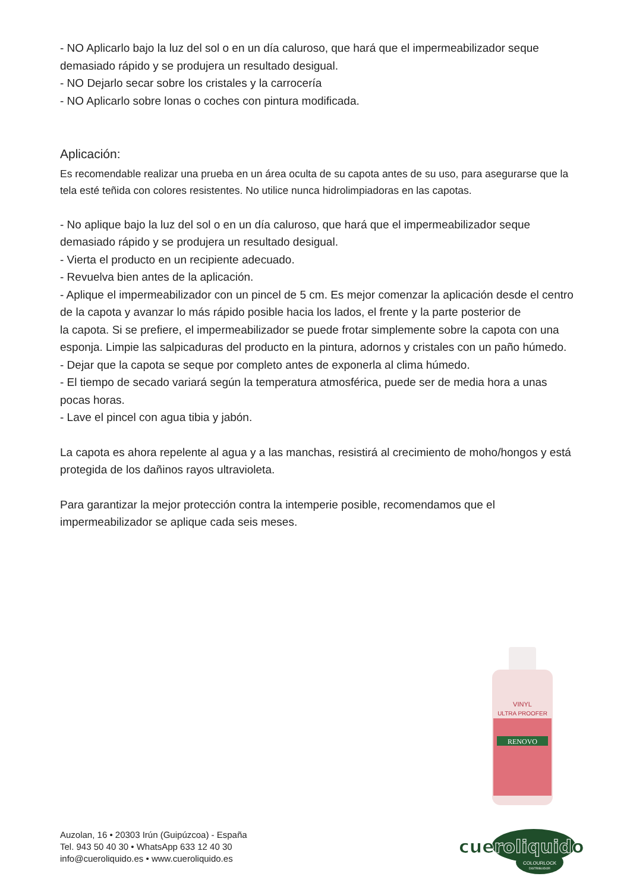- NO Aplicarlo bajo la luz del sol o en un día caluroso, que hará que el impermeabilizador seque demasiado rápido y se produjera un resultado desigual.
- NO Dejarlo secar sobre los cristales y la carrocería
- NO Aplicarlo sobre lonas o coches con pintura modificada.
Aplicación:
Es recomendable realizar una prueba en un área oculta de su capota antes de su uso, para asegurarse que la tela esté teñida con colores resistentes. No utilice nunca hidrolimpiadoras en las capotas.
- No aplique bajo la luz del sol o en un día caluroso, que hará que el impermeabilizador seque demasiado rápido y se produjera un resultado desigual.
- Vierta el producto en un recipiente adecuado.
- Revuelva bien antes de la aplicación.
- Aplique el impermeabilizador con un pincel de 5 cm. Es mejor comenzar la aplicación desde el centro de la capota y avanzar lo más rápido posible hacia los lados, el frente y la parte posterior de
la capota. Si se prefiere, el impermeabilizador se puede frotar simplemente sobre la capota con una esponja. Limpie las salpicaduras del producto en la pintura, adornos y cristales con un paño húmedo.
- Dejar que la capota se seque por completo antes de exponerla al clima húmedo.
- El tiempo de secado variará según la temperatura atmosférica, puede ser de media hora a unas pocas horas.
- Lave el pincel con agua tibia y jabón.
La capota es ahora repelente al agua y a las manchas, resistirá al crecimiento de moho/hongos y está protegida de los dañinos rayos ultravioleta.
Para garantizar la mejor protección contra la intemperie posible, recomendamos que el impermeabilizador se aplique cada seis meses.
RENOVO
VINYL
ULTRA PROOFER
Auzolan, 16 • 20303 Irún (Guipúzcoa) - España
Tel. 943 50 40 30 • WhatsApp 633 12 40 30
info@cueroliquido.es • www.cueroliquido.es
cueroliquido
COLOURLOCK
DISTRIBUIDOR